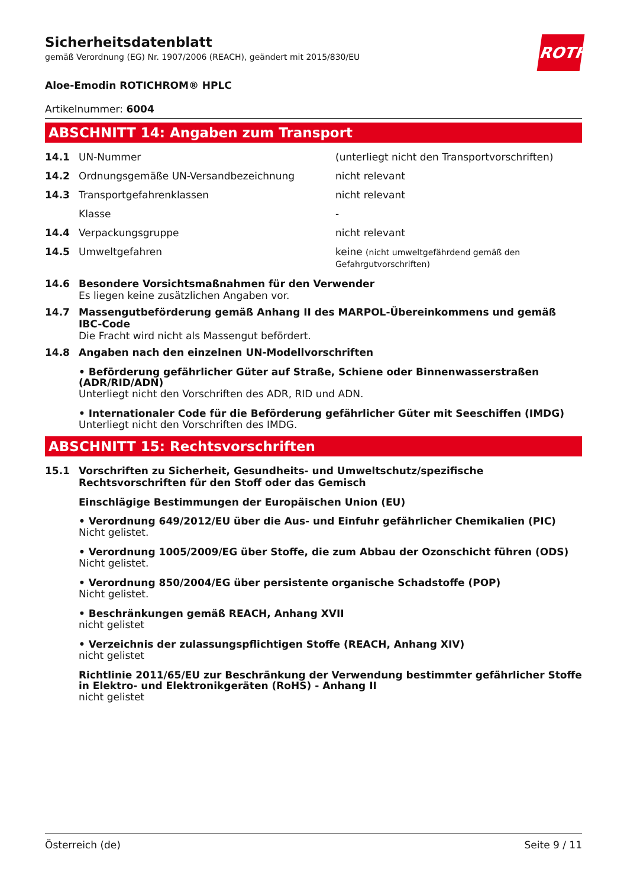ROTH
Sicherheitsdatenblatt
gemäß Verordnung (EG) Nr. 1907/2006 (REACH), geändert mit 2015/830/EU
Aloe-Emodin ROTICHROM® HPLC
Artikelnummer: 6004
ABSCHNITT 14: Angaben zum Transport
| 14.1 | UN-Nummer | (unterliegt nicht den Transportvorschriften) |
| 14.2 | Ordnungsgemäße UN-Versandbezeichnung | nicht relevant |
| 14.3 | Transportgefahrenklassen | nicht relevant |
| | Klasse | - |
| 14.4 | Verpackungsgruppe | nicht relevant |
| 14.5 | Umweltgefahren | keine (nicht umweltgefährdend gemäß den Gefahrgutvorschriften) |
14.6 Besondere Vorsichtsmaßnahmen für den Verwender
Es liegen keine zusätzlichen Angaben vor.
14.7 Massengutbeförderung gemäß Anhang II des MARPOL-Übereinkommens und gemäß IBC-Code
Die Fracht wird nicht als Massengut befördert.
14.8 Angaben nach den einzelnen UN-Modellvorschriften
• Beförderung gefährlicher Güter auf Straße, Schiene oder Binnenwasserstraßen (ADR/RID/ADN)
Unterliegt nicht den Vorschriften des ADR, RID und ADN.
• Internationaler Code für die Beförderung gefährlicher Güter mit Seeschiffen (IMDG)
Unterliegt nicht den Vorschriften des IMDG.
ABSCHNITT 15: Rechtsvorschriften
15.1 Vorschriften zu Sicherheit, Gesundheits- und Umweltschutz/spezifische Rechtsvorschriften für den Stoff oder das Gemisch
Einschlägige Bestimmungen der Europäischen Union (EU)
• Verordnung 649/2012/EU über die Aus- und Einfuhr gefährlicher Chemikalien (PIC)
Nicht gelistet.
• Verordnung 1005/2009/EG über Stoffe, die zum Abbau der Ozonschicht führen (ODS)
Nicht gelistet.
• Verordnung 850/2004/EG über persistente organische Schadstoffe (POP)
Nicht gelistet.
• Beschränkungen gemäß REACH, Anhang XVII
nicht gelistet
• Verzeichnis der zulassungspflichtigen Stoffe (REACH, Anhang XIV)
nicht gelistet
Richtlinie 2011/65/EU zur Beschränkung der Verwendung bestimmter gefährlicher Stoffe in Elektro- und Elektronikgeräten (RoHS) - Anhang II
nicht gelistet
Österreich (de) Seite 9 / 11